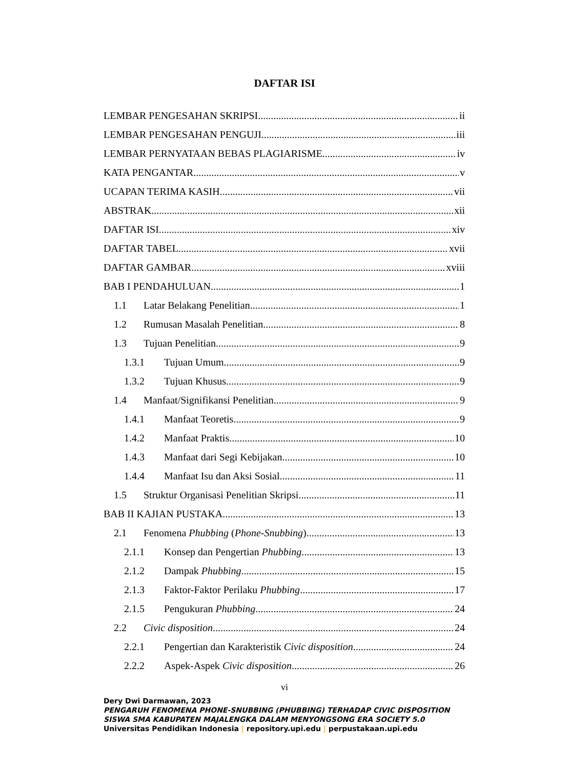DAFTAR ISI
LEMBAR PENGESAHAN SKRIPSI ii
LEMBAR PENGESAHAN PENGUJI iii
LEMBAR PERNYATAAN BEBAS PLAGIARISME iv
KATA PENGANTAR v
UCAPAN TERIMA KASIH vii
ABSTRAK xii
DAFTAR ISI xiv
DAFTAR TABEL xvii
DAFTAR GAMBAR xviii
BAB I PENDAHULUAN 1
1.1 Latar Belakang Penelitian 1
1.2 Rumusan Masalah Penelitian 8
1.3 Tujuan Penelitian 9
1.3.1 Tujuan Umum 9
1.3.2 Tujuan Khusus 9
1.4 Manfaat/Signifikansi Penelitian 9
1.4.1 Manfaat Teoretis 9
1.4.2 Manfaat Praktis 10
1.4.3 Manfaat dari Segi Kebijakan 10
1.4.4 Manfaat Isu dan Aksi Sosial 11
1.5 Struktur Organisasi Penelitian Skripsi 11
BAB II KAJIAN PUSTAKA 13
2.1 Fenomena Phubbing (Phone-Snubbing) 13
2.1.1 Konsep dan Pengertian Phubbing 13
2.1.2 Dampak Phubbing 15
2.1.3 Faktor-Faktor Perilaku Phubbing 17
2.1.5 Pengukuran Phubbing 24
2.2 Civic disposition 24
2.2.1 Pengertian dan Karakteristik Civic disposition 24
2.2.2 Aspek-Aspek Civic disposition 26
vi
Dery Dwi Darmawan, 2023
PENGARUH FENOMENA PHONE-SNUBBING (PHUBBING) TERHADAP CIVIC DISPOSITION
SISWA SMA KABUPATEN MAJALENGKA DALAM MENYONGSONG ERA SOCIETY 5.0
Universitas Pendidikan Indonesia | repository.upi.edu | perpustakaan.upi.edu